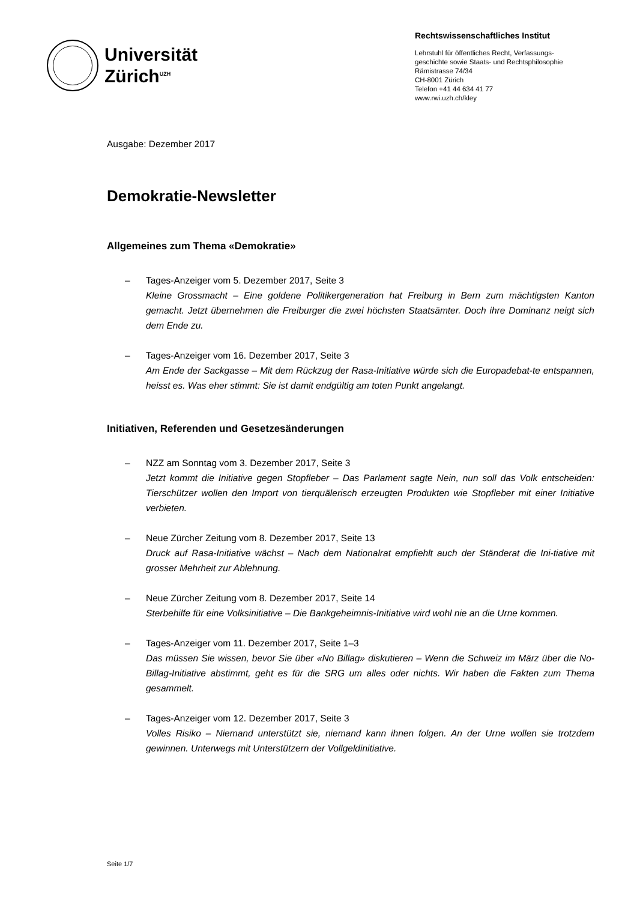Universität
Zürich<sup>UZH</sup>
Rechtswissenschaftliches Institut
Lehrstuhl für öffentliches Recht, Verfassungs-
geschichte sowie Staats- und Rechtsphilosophie
Rämistrasse 74/34
CH-8001 Zürich
Telefon +41 44 634 41 77
www.rwi.uzh.ch/kley
Ausgabe: Dezember 2017
Demokratie-Newsletter
Allgemeines zum Thema «Demokratie»
– Tages-Anzeiger vom 5. Dezember 2017, Seite 3
Kleine Grossmacht – Eine goldene Politikergeneration hat Freiburg in Bern zum mächtigsten Kanton gemacht. Jetzt übernehmen die Freiburger die zwei höchsten Staatsämter. Doch ihre Dominanz neigt sich dem Ende zu.
– Tages-Anzeiger vom 16. Dezember 2017, Seite 3
Am Ende der Sackgasse – Mit dem Rückzug der Rasa-Initiative würde sich die Europadebat-te entspannen, heisst es. Was eher stimmt: Sie ist damit endgültig am toten Punkt angelangt.
Initiativen, Referenden und Gesetzesänderungen
– NZZ am Sonntag vom 3. Dezember 2017, Seite 3
Jetzt kommt die Initiative gegen Stopfleber – Das Parlament sagte Nein, nun soll das Volk entscheiden: Tierschützer wollen den Import von tierquälerisch erzeugten Produkten wie Stopfleber mit einer Initiative verbieten.
– Neue Zürcher Zeitung vom 8. Dezember 2017, Seite 13
Druck auf Rasa-Initiative wächst – Nach dem Nationalrat empfiehlt auch der Ständerat die Ini-tiative mit grosser Mehrheit zur Ablehnung.
– Neue Zürcher Zeitung vom 8. Dezember 2017, Seite 14
Sterbehilfe für eine Volksinitiative – Die Bankgeheimnis-Initiative wird wohl nie an die Urne kommen.
– Tages-Anzeiger vom 11. Dezember 2017, Seite 1–3
Das müssen Sie wissen, bevor Sie über «No Billag» diskutieren – Wenn die Schweiz im März über die No-Billag-Initiative abstimmt, geht es für die SRG um alles oder nichts. Wir haben die Fakten zum Thema gesammelt.
– Tages-Anzeiger vom 12. Dezember 2017, Seite 3
Volles Risiko – Niemand unterstützt sie, niemand kann ihnen folgen. An der Urne wollen sie trotzdem gewinnen. Unterwegs mit Unterstützern der Vollgeldinitiative.
Seite 1/7